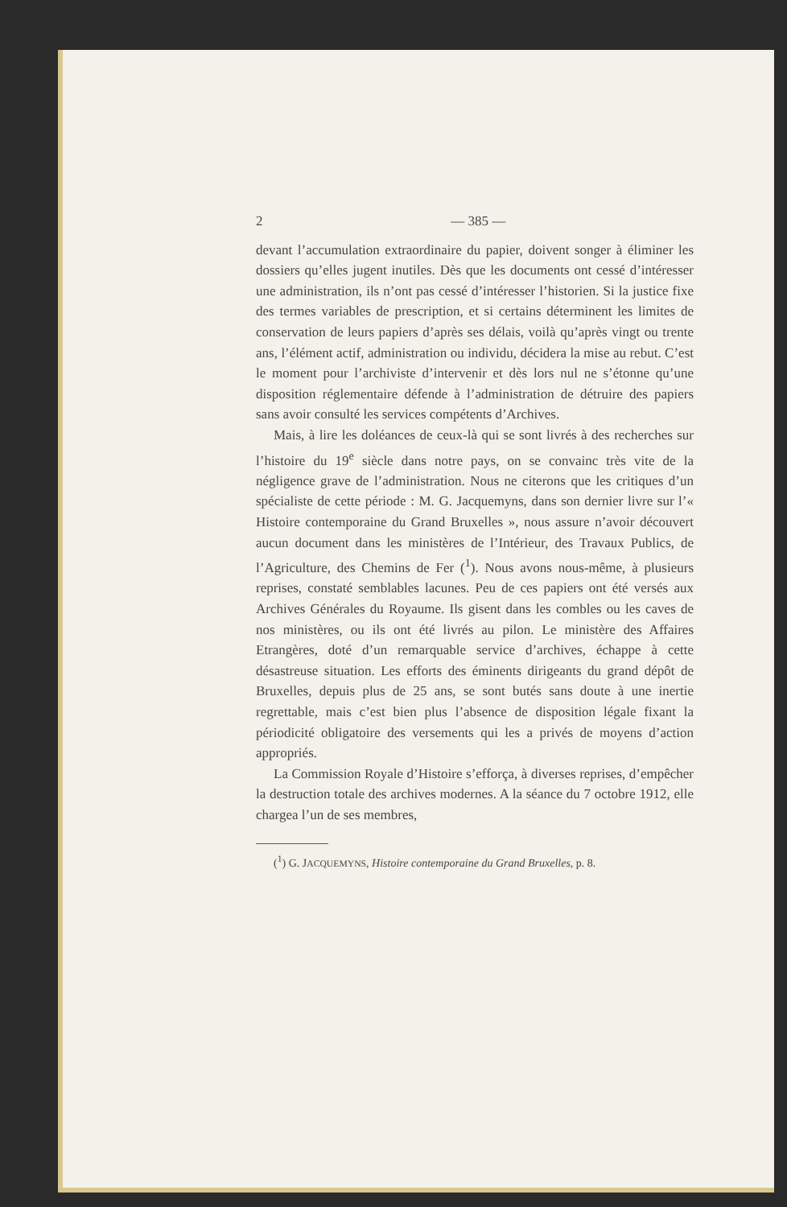2 — 385 —
devant l’accumulation extraordinaire du papier, doivent songer à éliminer les dossiers qu’elles jugent inutiles. Dès que les documents ont cessé d’intéresser une administration, ils n’ont pas cessé d’intéresser l’historien. Si la justice fixe des termes variables de prescription, et si certains déterminent les limites de conservation de leurs papiers d’après ses délais, voilà qu’après vingt ou trente ans, l’élément actif, administration ou individu, décidera la mise au rebut. C’est le moment pour l’archiviste d’intervenir et dès lors nul ne s’étonne qu’une disposition réglementaire défende à l’administration de détruire des papiers sans avoir consulté les services compétents d’Archives.
Mais, à lire les doléances de ceux-là qui se sont livrés à des recherches sur l’histoire du 19<sup>e</sup> siècle dans notre pays, on se convainc très vite de la négligence grave de l’administration. Nous ne citerons que les critiques d’un spécialiste de cette période : M. G. Jacquemyns, dans son dernier livre sur l’« Histoire contemporaine du Grand Bruxelles », nous assure n’avoir découvert aucun document dans les ministères de l’Intérieur, des Travaux Publics, de l’Agriculture, des Chemins de Fer (<sup>1</sup>). Nous avons nous-même, à plusieurs reprises, constaté semblables lacunes. Peu de ces papiers ont été versés aux Archives Générales du Royaume. Ils gisent dans les combles ou les caves de nos ministères, ou ils ont été livrés au pilon. Le ministère des Affaires Etrangères, doté d’un remarquable service d’archives, échappe à cette désastreuse situation. Les efforts des éminents dirigeants du grand dépôt de Bruxelles, depuis plus de 25 ans, se sont butés sans doute à une inertie regrettable, mais c’est bien plus l’absence de disposition légale fixant la périodicité obligatoire des versements qui les a privés de moyens d’action appropriés.
La Commission Royale d’Histoire s’efforça, à diverses reprises, d’empêcher la destruction totale des archives modernes. A la séance du 7 octobre 1912, elle chargea l’un de ses membres,
(<sup>1</sup>) G. JACQUEMYNS, Histoire contemporaine du Grand Bruxelles, p. 8.